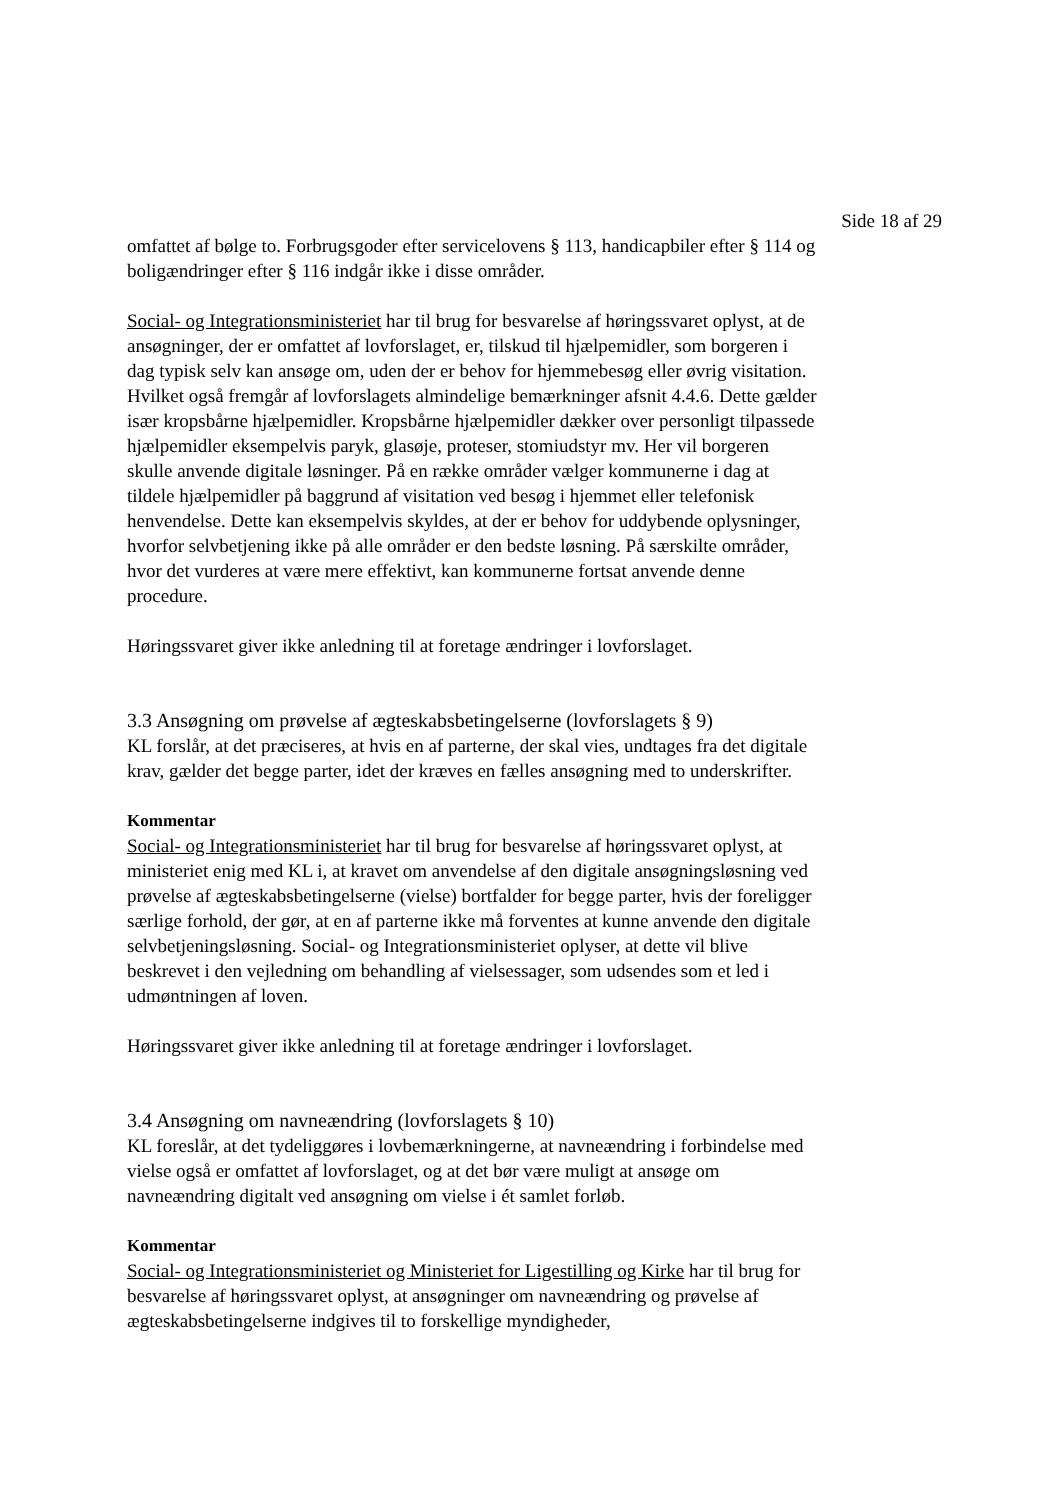Side 18 af 29
omfattet af bølge to. Forbrugsgoder efter servicelovens § 113, handicapbiler efter § 114 og boligændringer efter § 116 indgår ikke i disse områder.
Social- og Integrationsministeriet har til brug for besvarelse af høringssvaret oplyst, at de ansøgninger, der er omfattet af lovforslaget, er, tilskud til hjælpemidler, som borgeren i dag typisk selv kan ansøge om, uden der er behov for hjemmebesøg eller øvrig visitation. Hvilket også fremgår af lovforslagets almindelige bemærkninger afsnit 4.4.6. Dette gælder især kropsbårne hjælpemidler. Kropsbårne hjælpemidler dækker over personligt tilpassede hjælpemidler eksempelvis paryk, glasøje, proteser, stomiudstyr mv. Her vil borgeren skulle anvende digitale løsninger. På en række områder vælger kommunerne i dag at tildele hjælpemidler på baggrund af visitation ved besøg i hjemmet eller telefonisk henvendelse. Dette kan eksempelvis skyldes, at der er behov for uddybende oplysninger, hvorfor selvbetjening ikke på alle områder er den bedste løsning. På særskilte områder, hvor det vurderes at være mere effektivt, kan kommunerne fortsat anvende denne procedure.
Høringssvaret giver ikke anledning til at foretage ændringer i lovforslaget.
3.3 Ansøgning om prøvelse af ægteskabsbetingelserne (lovforslagets § 9)
KL forslår, at det præciseres, at hvis en af parterne, der skal vies, undtages fra det digitale krav, gælder det begge parter, idet der kræves en fælles ansøgning med to underskrifter.
Kommentar
Social- og Integrationsministeriet har til brug for besvarelse af høringssvaret oplyst, at ministeriet enig med KL i, at kravet om anvendelse af den digitale ansøgningsløsning ved prøvelse af ægteskabsbetingelserne (vielse) bortfalder for begge parter, hvis der foreligger særlige forhold, der gør, at en af parterne ikke må forventes at kunne anvende den digitale selvbetjeningsløsning. Social- og Integrationsministeriet oplyser, at dette vil blive beskrevet i den vejledning om behandling af vielsessager, som udsendes som et led i udmøntningen af loven.
Høringssvaret giver ikke anledning til at foretage ændringer i lovforslaget.
3.4 Ansøgning om navneændring (lovforslagets § 10)
KL foreslår, at det tydeliggøres i lovbemærkningerne, at navneændring i forbindelse med vielse også er omfattet af lovforslaget, og at det bør være muligt at ansøge om navneændring digitalt ved ansøgning om vielse i ét samlet forløb.
Kommentar
Social- og Integrationsministeriet og Ministeriet for Ligestilling og Kirke har til brug for besvarelse af høringssvaret oplyst, at ansøgninger om navneændring og prøvelse af ægteskabsbetingelserne indgives til to forskellige myndigheder,